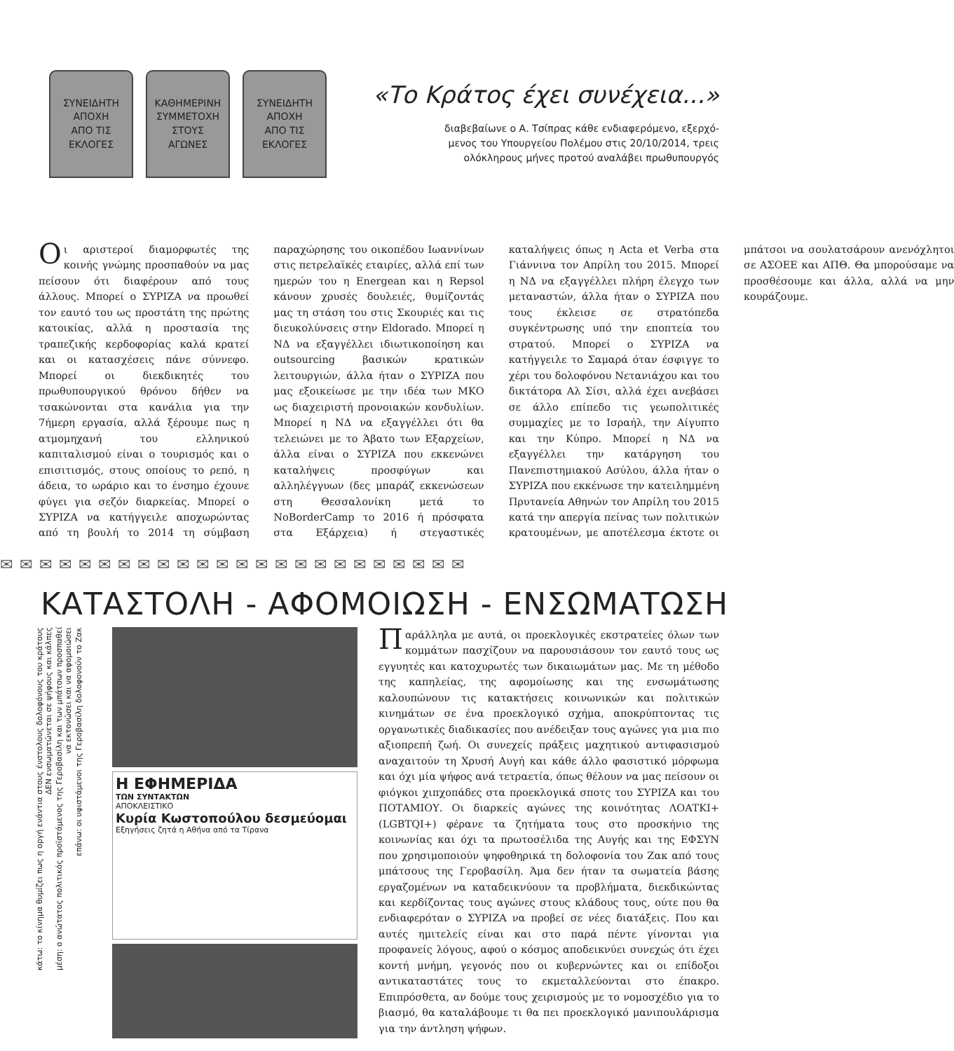ΣΥΝΕΙΔΗΤΗ
ΑΠΟΧΗ
ΑΠΟ ΤΙΣ
ΕΚΛΟΓΕΣ
ΚΑΘΗΜΕΡΙΝΗ
ΣΥΜΜΕΤΟΧΗ
ΣΤΟΥΣ
ΑΓΩΝΕΣ
ΣΥΝΕΙΔΗΤΗ
ΑΠΟΧΗ
ΑΠΟ ΤΙΣ
ΕΚΛΟΓΕΣ
«Το Κράτος έχει συνέχεια...»
διαβεβαίωνε ο Α. Τσίπρας κάθε ενδιαφερόμενο, εξερχό-
μενος του Υπουργείου Πολέμου στις 20/10/2014, τρεις
ολόκληρους μήνες προτού αναλάβει πρωθυπουργός
Οι αριστεροί διαμορφωτές της κοινής γνώμης προσπαθούν να μας πείσουν ότι διαφέρουν από τους άλλους. Μπορεί ο ΣΥΡΙΖΑ να προωθεί τον εαυτό του ως προστάτη της πρώτης κατοικίας, αλλά η προστασία της τραπεζικής κερδοφορίας καλά κρατεί και οι κατασχέσεις πάνε σύννεφο. Μπορεί οι διεκδικητές του πρωθυπουργικού θρόνου δήθεν να τσακώνονται στα κανάλια για την 7ήμερη εργασία, αλλά ξέρουμε πως η ατμομηχανή του ελληνικού καπιταλισμού είναι ο τουρισμός και ο επισιτισμός, στους οποίους το ρεπό, η άδεια, το ωράριο και το ένσημο έχουνε φύγει για σεζόν διαρκείας. Μπορεί ο ΣΥΡΙΖΑ να κατήγγειλε αποχωρώντας από τη βουλή το 2014 τη σύμβαση παραχώρησης του οικοπέδου Ιωαννίνων στις πετρελαϊκές εταιρίες, αλλά επί των ημερών του η Energean και η Repsol κάνουν χρυσές δουλειές, θυμίζοντάς μας τη στάση του στις Σκουριές και τις διευκολύνσεις στην Eldorado. Μπορεί η ΝΔ να εξαγγέλλει ιδιωτικοποίηση και outsourcing βασικών κρατικών λειτουργιών, άλλα ήταν ο ΣΥΡΙΖΑ που μας εξοικείωσε με την ιδέα των ΜΚΟ ως διαχειριστή προνοιακών κονδυλίων. Μπορεί η ΝΔ να εξαγγέλλει ότι θα τελειώνει με το Άβατο των Εξαρχείων, άλλα είναι ο ΣΥΡΙΖΑ που εκκενώνει καταλήψεις προσφύγων και αλληλέγγυων (δες μπαράζ εκκενώσεων στη Θεσσαλονίκη μετά το NoBorderCamp το 2016 ή πρόσφατα στα Εξάρχεια) ή στεγαστικές καταλήψεις όπως η Acta et Verba στα Γιάννινα τον Απρίλη του 2015. Μπορεί η ΝΔ να εξαγγέλλει πλήρη έλεγχο των μεταναστών, άλλα ήταν ο ΣΥΡΙΖΑ που τους έκλεισε σε στρατόπεδα συγκέντρωσης υπό την εποπτεία του στρατού. Μπορεί ο ΣΥΡΙΖΑ να κατήγγειλε το Σαμαρά όταν έσφιγγε το χέρι του δολοφόνου Νετανιάχου και του δικτάτορα Αλ Σίσι, αλλά έχει ανεβάσει σε άλλο επίπεδο τις γεωπολιτικές συμμαχίες με το Ισραήλ, την Αίγυπτο και την Κύπρο. Μπορεί η ΝΔ να εξαγγέλλει την κατάργηση του Πανεπιστημιακού Ασύλου, άλλα ήταν ο ΣΥΡΙΖΑ που εκκένωσε την κατειλημμένη Πρυτανεία Αθηνών τον Απρίλη του 2015 κατά την απεργία πείνας των πολιτικών κρατουμένων, με αποτέλεσμα έκτοτε οι μπάτσοι να σουλατσάρουν ανενόχλητοι σε ΑΣΟΕΕ και ΑΠΘ. Θα μπορούσαμε να προσθέσουμε και άλλα, αλλά να μην κουράζουμε.
✉✉✉✉✉✉✉✉✉✉✉✉✉✉✉✉✉✉✉✉✉✉✉✉
ΚΑΤΑΣΤΟΛΗ - ΑΦΟΜΟΙΩΣΗ - ΕΝΣΩΜΑΤΩΣΗ
επάνω: οι υφιστάμενοι της Γεροβασίλη δολοφονούν το Ζακ
μέση: ο ανώτατος πολιτικός προϊστάμενος της Γεροβασίλη και των μπάτσων προσπαθεί να εκτονώσει και να αφομοιώσει
κάτω: το κίνημα θυμίζει πως η οργή ενάντια στους ένστολους δολοφόνους του κράτους ΔΕΝ ενσωματώνεται σε ψήφους και κάλπες
Η ΕΦΗΜΕΡΙΔΑ
ΤΩΝ ΣΥΝΤΑΚΤΩΝ
ΑΠΟΚΛΕΙΣΤΙΚΟ
Κυρία Κωστοπούλου δεσμεύομαι
Εξηγήσεις ζητά η Αθήνα από τα Τίρανα
Παράλληλα με αυτά, οι προεκλογικές εκστρατείες όλων των κομμάτων πασχίζουν να παρουσιάσουν τον εαυτό τους ως εγγυητές και κατοχυρωτές των δικαιωμάτων μας. Με τη μέθοδο της καπηλείας, της αφομοίωσης και της ενσωμάτωσης καλουπώνουν τις κατακτήσεις κοινωνικών και πολιτικών κινημάτων σε ένα προεκλογικό σχήμα, αποκρύπτοντας τις οργανωτικές διαδικασίες που ανέδειξαν τους αγώνες για μια πιο αξιοπρεπή ζωή. Οι συνεχείς πράξεις μαχητικού αντιφασισμού αναχαιτούν τη Χρυσή Αυγή και κάθε άλλο φασιστικό μόρφωμα και όχι μία ψήφος ανά τετραετία, όπως θέλουν να μας πείσουν οι φιόγκοι χιπχοπάδες στα προεκλογικά σποτς του ΣΥΡΙΖΑ και του ΠΟΤΑΜΙΟΥ. Οι διαρκείς αγώνες της κοινότητας ΛΟΑΤΚΙ+ (LGBTQI+) φέρανε τα ζητήματα τους στο προσκήνιο της κοινωνίας και όχι τα πρωτοσέλιδα της Αυγής και της ΕΦΣΥΝ που χρησιμοποιούν ψηφοθηρικά τη δολοφονία του Ζακ από τους μπάτσους της Γεροβασίλη. Άμα δεν ήταν τα σωματεία βάσης εργαζομένων να καταδεικνύουν τα προβλήματα, διεκδικώντας και κερδίζοντας τους αγώνες στους κλάδους τους, ούτε που θα ενδιαφερόταν ο ΣΥΡΙΖΑ να προβεί σε νέες διατάξεις. Που και αυτές ημιτελείς είναι και στο παρά πέντε γίνονται για προφανείς λόγους, αφού ο κόσμος αποδεικνύει συνεχώς ότι έχει κοντή μνήμη, γεγονός που οι κυβερνώντες και οι επίδοξοι αντικαταστάτες τους το εκμεταλλεύονται στο έπακρο. Επιπρόσθετα, αν δούμε τους χειρισμούς με το νομοσχέδιο για το βιασμό, θα καταλάβουμε τι θα πει προεκλογικό μανιπουλάρισμα για την άντληση ψήφων.